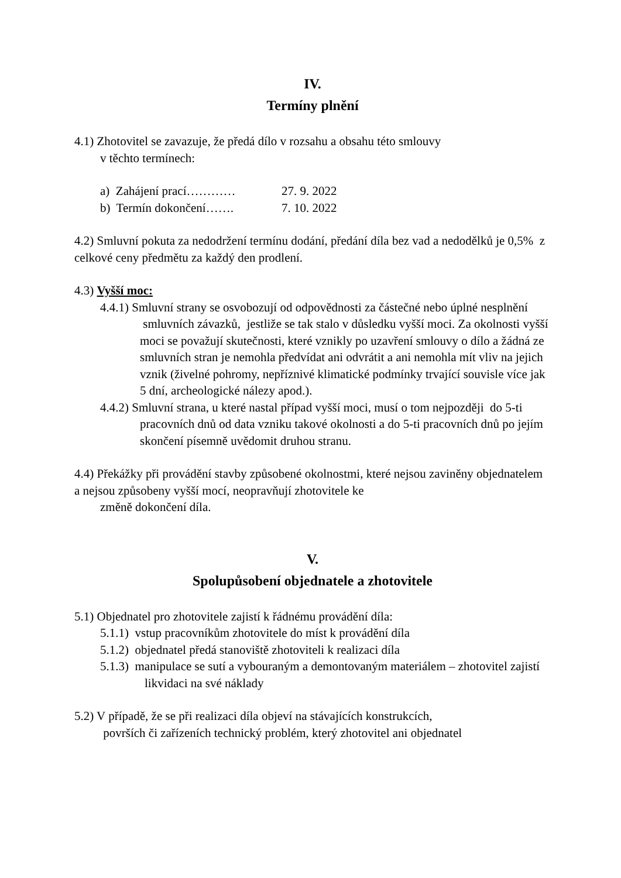IV.
Termíny plnění
4.1) Zhotovitel se zavazuje, že předá dílo v rozsahu a obsahu této smlouvy
v těchto termínech:
a) Zahájení prací………… 27. 9. 2022
b) Termín dokončení……. 7. 10. 2022
4.2) Smluvní pokuta za nedodržení termínu dodání, předání díla bez vad a nedodělků je 0,5% z celkové ceny předmětu za každý den prodlení.
4.3) Vyšší moc:
4.4.1) Smluvní strany se osvobozují od odpovědnosti za částečné nebo úplné nesplnění smluvních závazků, jestliže se tak stalo v důsledku vyšší moci. Za okolnosti vyšší moci se považují skutečnosti, které vznikly po uzavření smlouvy o dílo a žádná ze smluvních stran je nemohla předvídat ani odvrátit a ani nemohla mít vliv na jejich vznik (živelné pohromy, nepříznivé klimatické podmínky trvající souvisle více jak 5 dní, archeologické nálezy apod.).
4.4.2) Smluvní strana, u které nastal případ vyšší moci, musí o tom nejpozději do 5-ti pracovních dnů od data vzniku takové okolnosti a do 5-ti pracovních dnů po jejím skončení písemně uvědomit druhou stranu.
4.4) Překážky při provádění stavby způsobené okolnostmi, které nejsou zaviněny objednatelem a nejsou způsobeny vyšší mocí, neopravňují zhotovitele ke
změně dokončení díla.
V.
Spolupůsobení objednatele a zhotovitele
5.1) Objednatel pro zhotovitele zajistí k řádnému provádění díla:
5.1.1) vstup pracovníkům zhotovitele do míst k provádění díla
5.1.2) objednatel předá stanoviště zhotoviteli k realizaci díla
5.1.3) manipulace se sutí a vybouraným a demontovaným materiálem – zhotovitel zajistí likvidaci na své náklady
5.2) V případě, že se při realizaci díla objeví na stávajících konstrukcích,
površích či zařízeních technický problém, který zhotovitel ani objednatel